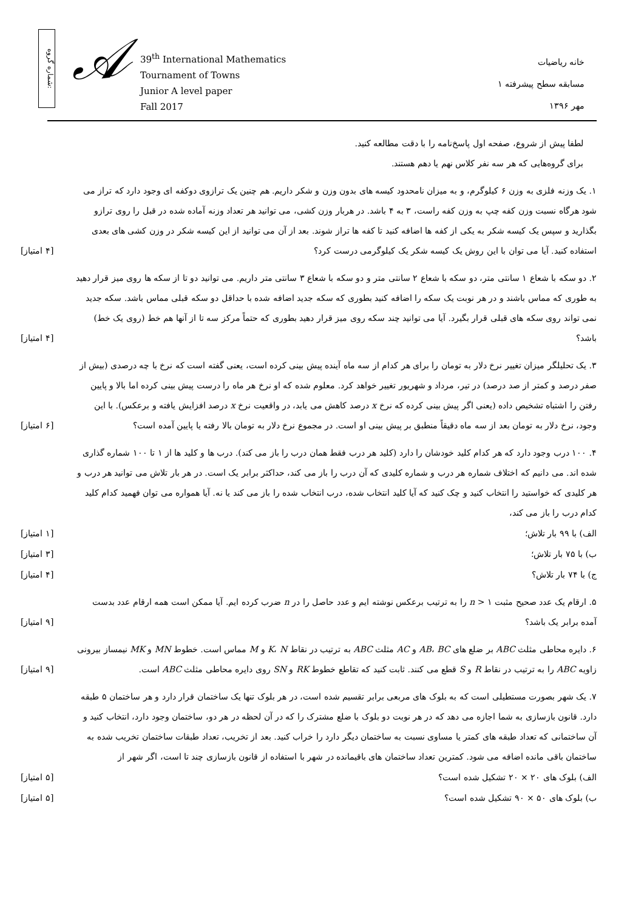شماره گروه:
𝒜
39<sup>th</sup> International Mathematics
Tournament of Towns
Junior A level paper
Fall 2017
خانه ریاضیات
مسابقه سطح پیشرفته ۱
مهر ۱۳۹۶
لطفا پیش از شروع، صفحه اول پاسخ‌نامه را با دقت مطالعه کنید.
برای گروه‌هایی که هر سه نفر کلاس نهم یا دهم هستند.
۱. یک وزنه فلزی به وزن ۶ کیلوگرم، و به میزان نامحدود کیسه های بدون وزن و شکر داریم. هم چنین یک ترازوی دوکفه ای وجود دارد که تراز می شود هرگاه نسبت وزن کفه چپ به وزن کفه راست، ۳ به ۴ باشد. در هربار وزن کشی، می توانید هر تعداد وزنه آماده شده در قبل را روی ترازو بگذارید و سپس یک کیسه شکر به یکی از کفه ها اضافه کنید تا کفه ها تراز شوند. بعد از آن می توانید از این کیسه شکر در وزن کشی های بعدی استفاده کنید. آیا می توان با این روش یک کیسه شکر یک کیلوگرمی درست کرد؟
[۴ امتیاز]
۲. دو سکه با شعاع ۱ سانتی متر، دو سکه با شعاع ۲ سانتی متر و دو سکه با شعاع ۳ سانتی متر داریم. می توانید دو تا از سکه ها روی میز قرار دهید به طوری که مماس باشند و در هر نوبت یک سکه را اضافه کنید بطوری که سکه جدید اضافه شده با حداقل دو سکه قبلی مماس باشد. سکه جدید نمی تواند روی سکه های قبلی قرار بگیرد. آیا می توانید چند سکه روی میز قرار دهید بطوری که حتماً مرکز سه تا از آنها هم خط (روی یک خط) باشد؟
[۴ امتیاز]
۳. یک تحلیلگر میزان تغییر نرخ دلار به تومان را برای هر کدام از سه ماه آینده پیش بینی کرده است، یعنی گفته است که نرخ با چه درصدی (بیش از صفر درصد و کمتر از صد درصد) در تیر، مرداد و شهریور تغییر خواهد کرد. معلوم شده که او نرخ هر ماه را درست پیش بینی کرده اما بالا و پایین رفتن را اشتباه تشخیص داده (یعنی اگر پیش بینی کرده که نرخ x درصد کاهش می یابد، در واقعیت نرخ x درصد افزایش یافته و برعکس). با این وجود، نرخ دلار به تومان بعد از سه ماه دقیقاً منطبق بر پیش بینی او است. در مجموع نرخ دلار به تومان بالا رفته یا پایین آمده است؟
[۶ امتیاز]
۴. ۱۰۰ درب وجود دارد که هر کدام کلید خودشان را دارد (کلید هر درب فقط همان درب را باز می کند). درب ها و کلید ها از ۱ تا ۱۰۰ شماره گذاری شده اند. می دانیم که اختلاف شماره هر درب و شماره کلیدی که آن درب را باز می کند، حداکثر برابر یک است. در هر بار تلاش می توانید هر درب و هر کلیدی که خواستید را انتخاب کنید و چک کنید که آیا کلید انتخاب شده، درب انتخاب شده را باز می کند یا نه. آیا همواره می توان فهمید کدام کلید کدام درب را باز می کند،
الف) با ۹۹ بار تلاش؛ [۱ امتیاز]
ب) با ۷۵ بار تلاش؛ [۳ امتیاز]
ج) با ۷۴ بار تلاش؟ [۴ امتیاز]
۵. ارقام یک عدد صحیح مثبت n > ۱ را به ترتیب برعکس نوشته ایم و عدد حاصل را در n ضرب کرده ایم. آیا ممکن است همه ارقام عدد بدست آمده برابر یک باشد؟
[۹ امتیاز]
۶. دایره محاطی مثلث ABC بر ضلع های AB، BC و AC مثلث ABC به ترتیب در نقاط K، N و M مماس است. خطوط MN و MK نیمساز بیرونی زاویه ABC را به ترتیب در نقاط R و S قطع می کنند. ثابت کنید که تقاطع خطوط RK و SN روی دایره محاطی مثلث ABC است.
[۹ امتیاز]
۷. یک شهر بصورت مستطیلی است که به بلوک های مربعی برابر تقسیم شده است، در هر بلوک تنها یک ساختمان قرار دارد و هر ساختمان ۵ طبقه دارد. قانون بازسازی به شما اجازه می دهد که در هر نوبت دو بلوک با ضلع مشترک را که در آن لحظه در هر دو، ساختمان وجود دارد، انتخاب کنید و آن ساختمانی که تعداد طبقه های کمتر یا مساوی نسبت به ساختمان دیگر دارد را خراب کنید. بعد از تخریب، تعداد طبقات ساختمان تخریب شده به ساختمان باقی مانده اضافه می شود. کمترین تعداد ساختمان های باقیمانده در شهر با استفاده از قانون بازسازی چند تا است، اگر شهر از
الف) بلوک های ۲۰ × ۲۰ تشکیل شده است؟
[۵ امتیاز]
ب) بلوک های ۵۰ × ۹۰ تشکیل شده است؟
[۵ امتیاز]